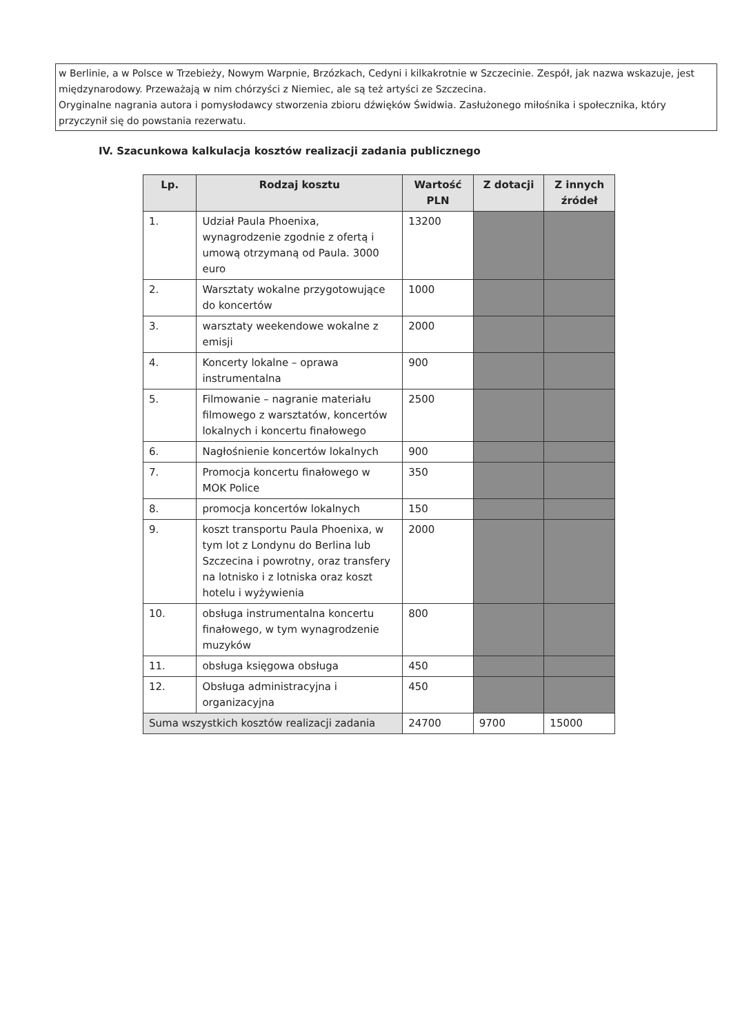w Berlinie, a w Polsce w Trzebieży, Nowym Warpnie, Brzózkach, Cedyni i kilkakrotnie w Szczecinie. Zespół, jak nazwa wskazuje, jest międzynarodowy. Przeważają w nim chórzyści z Niemiec, ale są też artyści ze Szczecina.
Oryginalne nagrania autora i pomysłodawcy stworzenia zbioru dźwięków Świdwia. Zasłużonego miłośnika i społecznika, który przyczynił się do powstania rezerwatu.
IV. Szacunkowa kalkulacja kosztów realizacji zadania publicznego
| Lp. | Rodzaj kosztu | Wartość PLN | Z dotacji | Z innych źródeł |
| --- | --- | --- | --- | --- |
| 1. | Udział Paula Phoenixa, wynagrodzenie zgodnie z ofertą i umową otrzymaną od Paula. 3000 euro | 13200 | | |
| 2. | Warsztaty wokalne przygotowujące do koncertów | 1000 | | |
| 3. | warsztaty weekendowe wokalne z emisji | 2000 | | |
| 4. | Koncerty lokalne – oprawa instrumentalna | 900 | | |
| 5. | Filmowanie – nagranie materiału filmowego z warsztatów, koncertów lokalnych i koncertu finałowego | 2500 | | |
| 6. | Nagłośnienie koncertów lokalnych | 900 | | |
| 7. | Promocja koncertu finałowego w MOK Police | 350 | | |
| 8. | promocja koncertów lokalnych | 150 | | |
| 9. | koszt transportu Paula Phoenixa, w tym lot z Londynu do Berlina lub Szczecina i powrotny, oraz transfery na lotnisko i z lotniska oraz koszt hotelu i wyżywienia | 2000 | | |
| 10. | obsługa instrumentalna koncertu finałowego, w tym wynagrodzenie muzyków | 800 | | |
| 11. | obsługa księgowa obsługa | 450 | | |
| 12. | Obsługa administracyjna i organizacyjna | 450 | | |
| Suma wszystkich kosztów realizacji zadania | | 24700 | 9700 | 15000 |